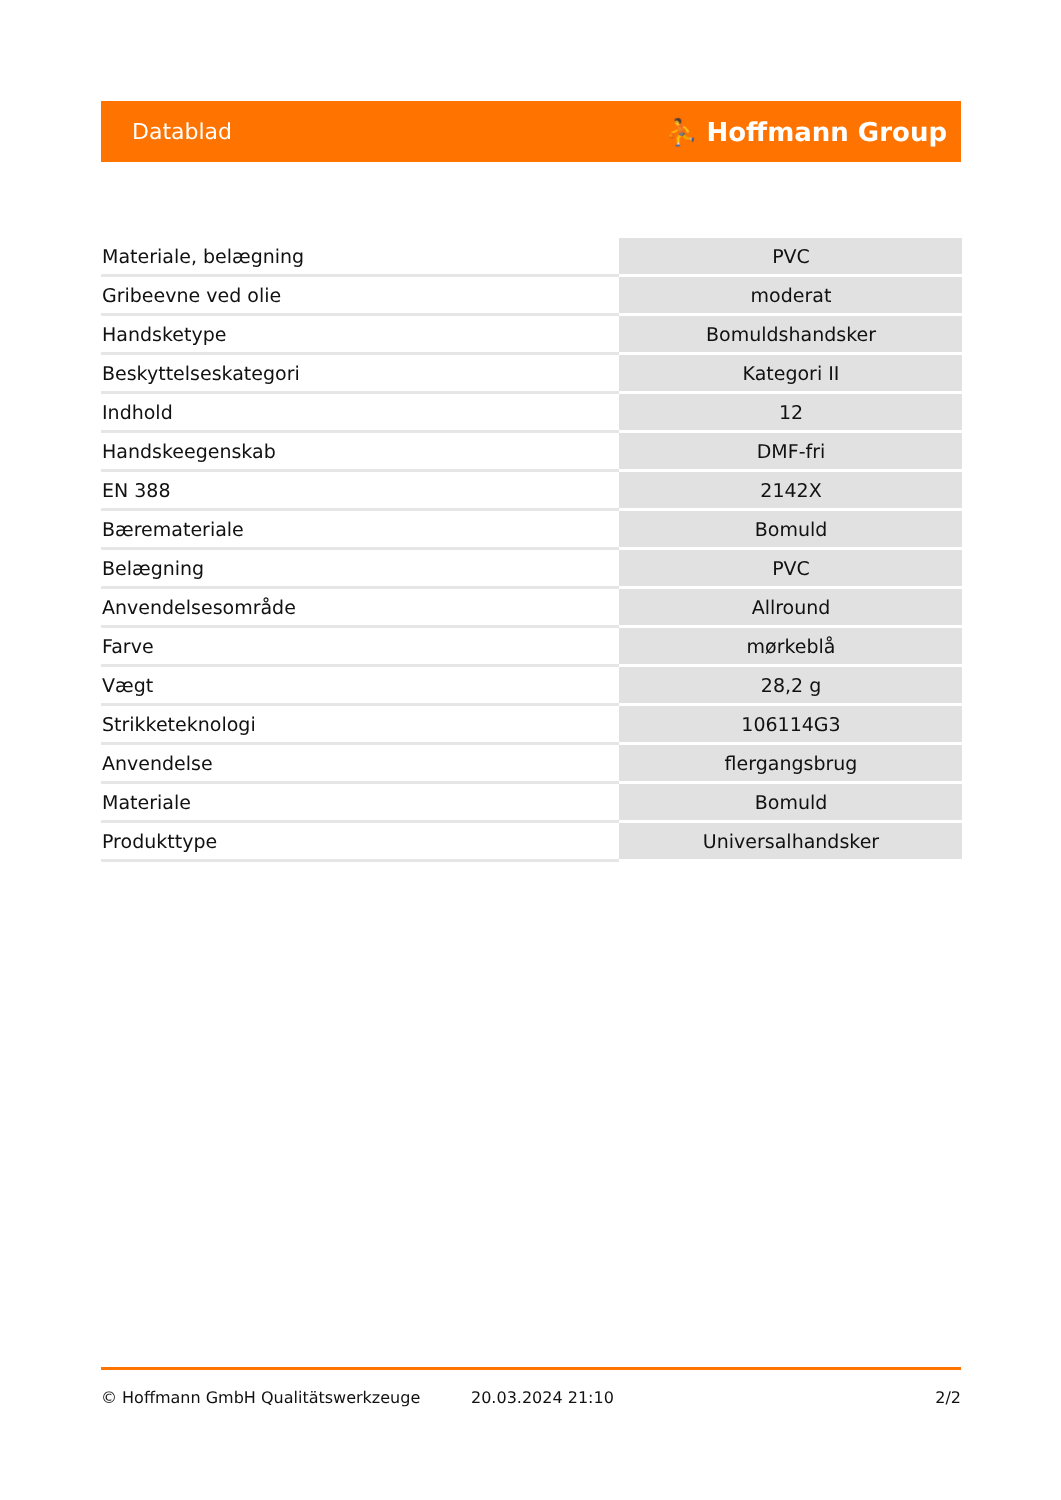Datablad ⛹ Hoffmann Group
| Materiale, belægning | PVC |
| Gribeevne ved olie | moderat |
| Handsketype | Bomuldshandsker |
| Beskyttelseskategori | Kategori II |
| Indhold | 12 |
| Handskeegenskab | DMF-fri |
| EN 388 | 2142X |
| Bæremateriale | Bomuld |
| Belægning | PVC |
| Anvendelsesområde | Allround |
| Farve | mørkeblå |
| Vægt | 28,2 g |
| Strikketeknologi | 106114G3 |
| Anvendelse | flergangsbrug |
| Materiale | Bomuld |
| Produkttype | Universalhandsker |
© Hoffmann GmbH Qualitätswerkzeuge 20.03.2024 21:10 2/2